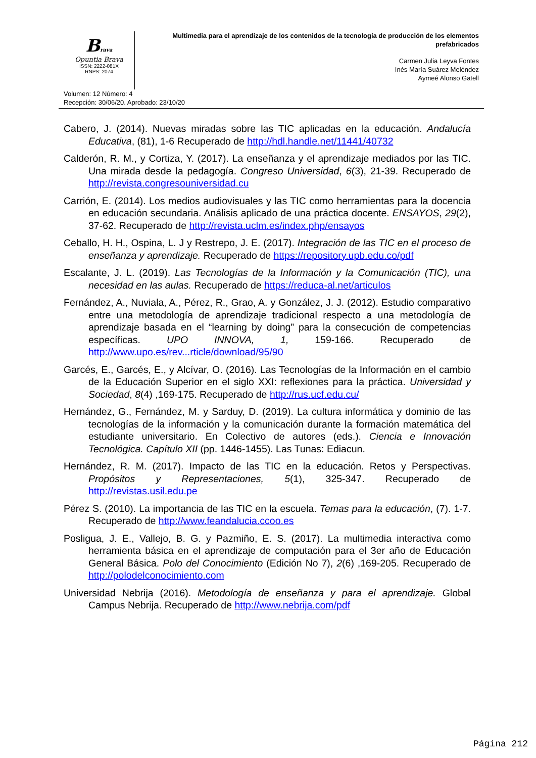Brava
Opuntia Brava
ISSN: 2222-081X
RNPS: 2074
Multimedia para el aprendizaje de los contenidos de la tecnología de producción de los elementos prefabricados
Carmen Julia Leyva Fontes
Inés María Suárez Meléndez
Aymeé Alonso Gatell
Volumen: 12 Número: 4
Recepción: 30/06/20. Aprobado: 23/10/20
Cabero, J. (2014). Nuevas miradas sobre las TIC aplicadas en la educación. Andalucía Educativa, (81), 1-6 Recuperado de http://hdl.handle.net/11441/40732
Calderón, R. M., y Cortiza, Y. (2017). La enseñanza y el aprendizaje mediados por las TIC. Una mirada desde la pedagogía. Congreso Universidad, 6(3), 21-39. Recuperado de http://revista.congresouniversidad.cu
Carrión, E. (2014). Los medios audiovisuales y las TIC como herramientas para la docencia en educación secundaria. Análisis aplicado de una práctica docente. ENSAYOS, 29(2), 37-62. Recuperado de http://revista.uclm.es/index.php/ensayos
Ceballo, H. H., Ospina, L. J y Restrepo, J. E. (2017). Integración de las TIC en el proceso de enseñanza y aprendizaje. Recuperado de https://repository.upb.edu.co/pdf
Escalante, J. L. (2019). Las Tecnologías de la Información y la Comunicación (TIC), una necesidad en las aulas. Recuperado de https://reduca-al.net/articulos
Fernández, A., Nuviala, A., Pérez, R., Grao, A. y González, J. J. (2012). Estudio comparativo entre una metodología de aprendizaje tradicional respecto a una metodología de aprendizaje basada en el “learning by doing” para la consecución de competencias específicas. UPO INNOVA, 1, 159-166. Recuperado de http://www.upo.es/rev...rticle/download/95/90
Garcés, E., Garcés, E., y Alcívar, O. (2016). Las Tecnologías de la Información en el cambio de la Educación Superior en el siglo XXI: reflexiones para la práctica. Universidad y Sociedad, 8(4) ,169-175. Recuperado de http://rus.ucf.edu.cu/
Hernández, G., Fernández, M. y Sarduy, D. (2019). La cultura informática y dominio de las tecnologías de la información y la comunicación durante la formación matemática del estudiante universitario. En Colectivo de autores (eds.). Ciencia e Innovación Tecnológica. Capítulo XII (pp. 1446-1455). Las Tunas: Ediacun.
Hernández, R. M. (2017). Impacto de las TIC en la educación. Retos y Perspectivas. Propósitos y Representaciones, 5(1), 325-347. Recuperado de http://revistas.usil.edu.pe
Pérez S. (2010). La importancia de las TIC en la escuela. Temas para la educación, (7). 1-7. Recuperado de http://www.feandalucia.ccoo.es
Posligua, J. E., Vallejo, B. G. y Pazmiño, E. S. (2017). La multimedia interactiva como herramienta básica en el aprendizaje de computación para el 3er año de Educación General Básica. Polo del Conocimiento (Edición No 7), 2(6) ,169-205. Recuperado de http://polodelconocimiento.com
Universidad Nebrija (2016). Metodología de enseñanza y para el aprendizaje. Global Campus Nebrija. Recuperado de http://www.nebrija.com/pdf
Página 212